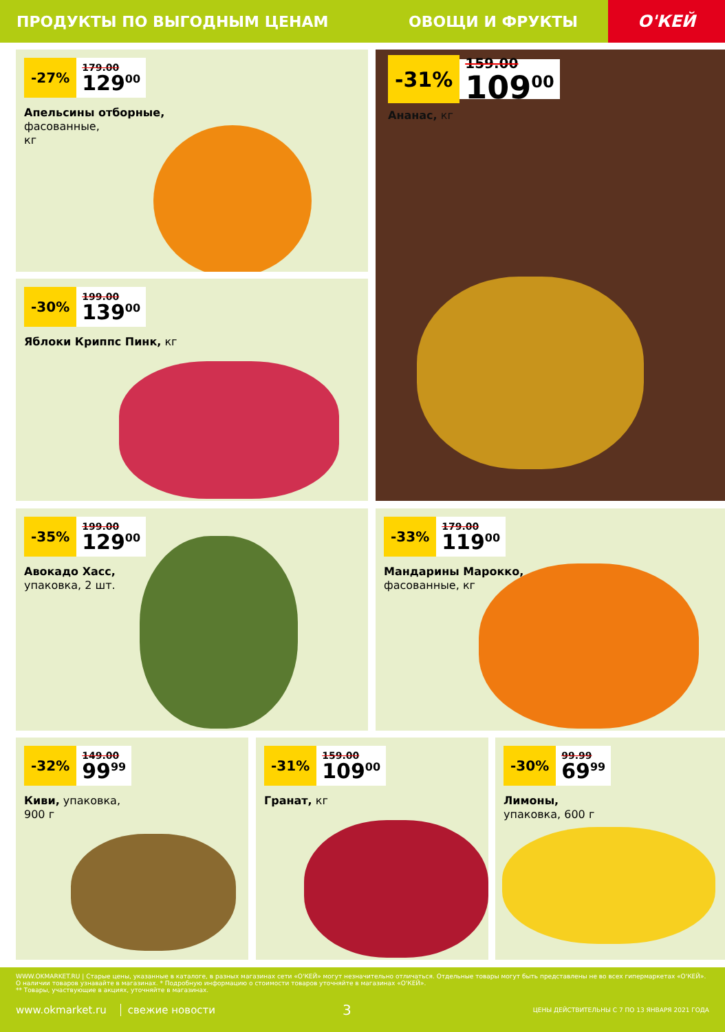ПРОДУКТЫ ПО ВЫГОДНЫМ ЦЕНАМ ОВОЩИ И ФРУКТЫ
О'КЕЙ
-27%
179.00
129<sup>00</sup>
Апельсины отборные,
фасованные,
кг
-31%
159.00
109<sup>00</sup>
Ананас, кг
-30%
199.00
139<sup>00</sup>
Яблоки Криппс Пинк, кг
-35%
199.00
129<sup>00</sup>
Авокадо Хасс,
упаковка, 2 шт.
-33%
179.00
119<sup>00</sup>
Мандарины Марокко,
фасованные, кг
-32%
149.00
99<sup>99</sup>
Киви, упаковка,
900 г
-31%
159.00
109<sup>00</sup>
Гранат, кг
-30%
99.99
69<sup>99</sup>
Лимоны,
упаковка, 600 г
WWW.OKMARKET.RU | Старые цены, указанные в каталоге, в разных магазинах сети «О'КЕЙ» могут незначительно отличаться. Отдельные товары могут быть представлены не во всех гипермаркетах «О'КЕЙ». О наличии товаров узнавайте в магазинах. * Подробную информацию о стоимости товаров уточняйте в магазинах «О'КЕЙ».
** Товары, участвующие в акциях, уточняйте в магазинах.
www.okmarket.ru свежие новости 3 ЦЕНЫ ДЕЙСТВИТЕЛЬНЫ С 7 ПО 13 ЯНВАРЯ 2021 ГОДА